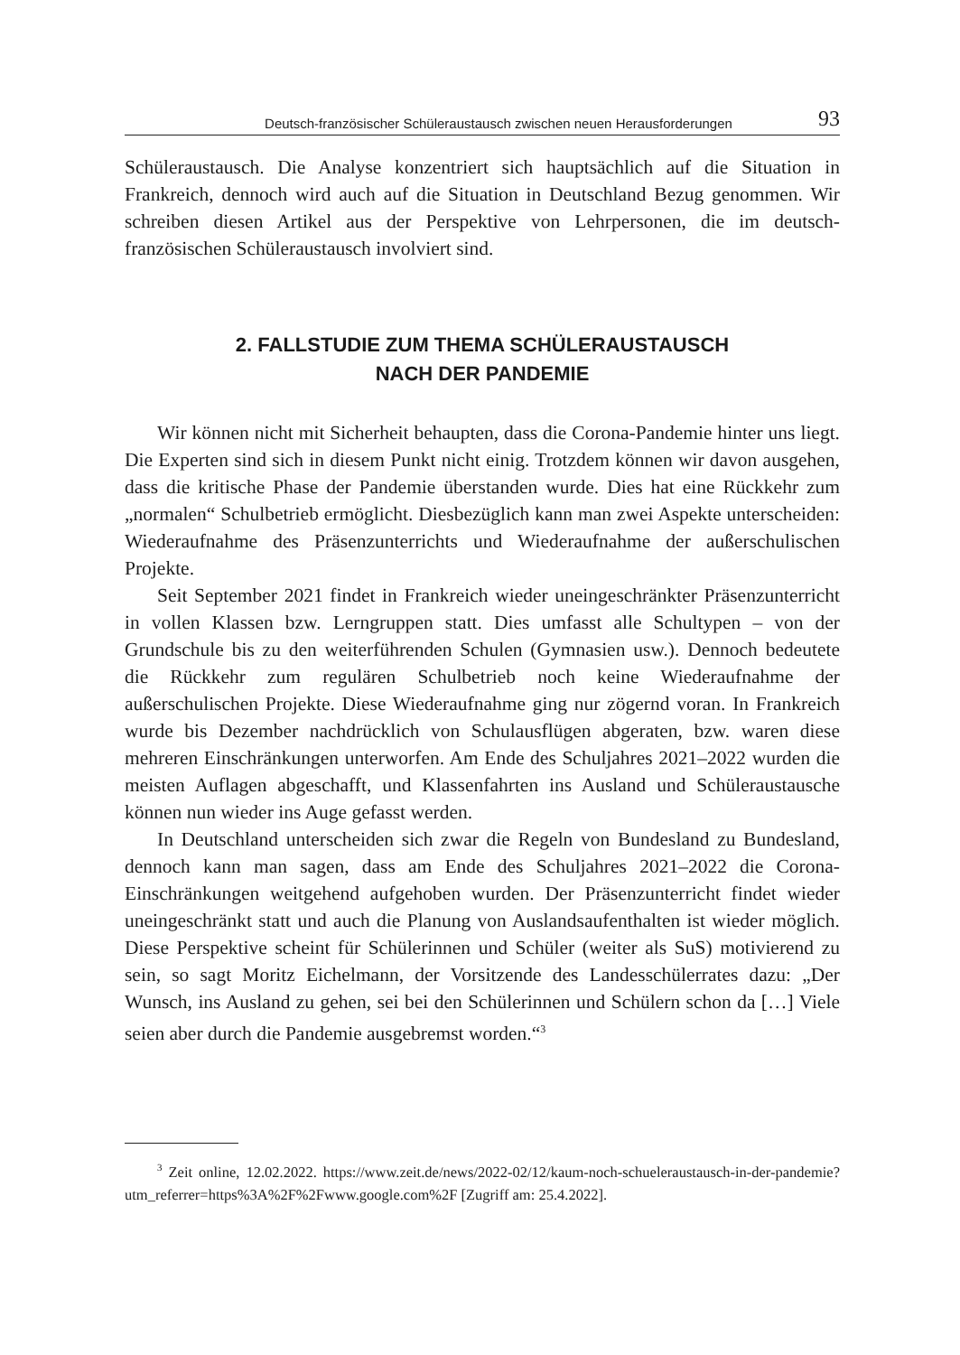Deutsch-französischer Schüleraustausch zwischen neuen Herausforderungen 93
Schüleraustausch. Die Analyse konzentriert sich hauptsächlich auf die Situation in Frankreich, dennoch wird auch auf die Situation in Deutschland Bezug genommen. Wir schreiben diesen Artikel aus der Perspektive von Lehrpersonen, die im deutsch-französischen Schüleraustausch involviert sind.
2. FALLSTUDIE ZUM THEMA SCHÜLERAUSTAUSCH
NACH DER PANDEMIE
Wir können nicht mit Sicherheit behaupten, dass die Corona-Pandemie hinter uns liegt. Die Experten sind sich in diesem Punkt nicht einig. Trotzdem können wir davon ausgehen, dass die kritische Phase der Pandemie überstanden wurde. Dies hat eine Rückkehr zum „normalen“ Schulbetrieb ermöglicht. Diesbezüglich kann man zwei Aspekte unterscheiden: Wiederaufnahme des Präsenzunterrichts und Wiederaufnahme der außerschulischen Projekte.
Seit September 2021 findet in Frankreich wieder uneingeschränkter Präsenzunterricht in vollen Klassen bzw. Lerngruppen statt. Dies umfasst alle Schultypen – von der Grundschule bis zu den weiterführenden Schulen (Gymnasien usw.). Dennoch bedeutete die Rückkehr zum regulären Schulbetrieb noch keine Wiederaufnahme der außerschulischen Projekte. Diese Wiederaufnahme ging nur zögernd voran. In Frankreich wurde bis Dezember nachdrücklich von Schulausflügen abgeraten, bzw. waren diese mehreren Einschränkungen unterworfen. Am Ende des Schuljahres 2021–2022 wurden die meisten Auflagen abgeschafft, und Klassenfahrten ins Ausland und Schüleraustausche können nun wieder ins Auge gefasst werden.
In Deutschland unterscheiden sich zwar die Regeln von Bundesland zu Bundesland, dennoch kann man sagen, dass am Ende des Schuljahres 2021–2022 die Corona-Einschränkungen weitgehend aufgehoben wurden. Der Präsenzunterricht findet wieder uneingeschränkt statt und auch die Planung von Auslandsaufenthalten ist wieder möglich. Diese Perspektive scheint für Schülerinnen und Schüler (weiter als SuS) motivierend zu sein, so sagt Moritz Eichelmann, der Vorsitzende des Landesschülerrates dazu: „Der Wunsch, ins Ausland zu gehen, sei bei den Schülerinnen und Schülern schon da […] Viele seien aber durch die Pandemie ausgebremst worden.“<sup>3</sup>
<sup>3</sup> Zeit online, 12.02.2022. https://www.zeit.de/news/2022-02/12/kaum-noch-schueleraustausch-in-der-pandemie?utm_referrer=https%3A%2F%2Fwww.google.com%2F [Zugriff am: 25.4.2022].